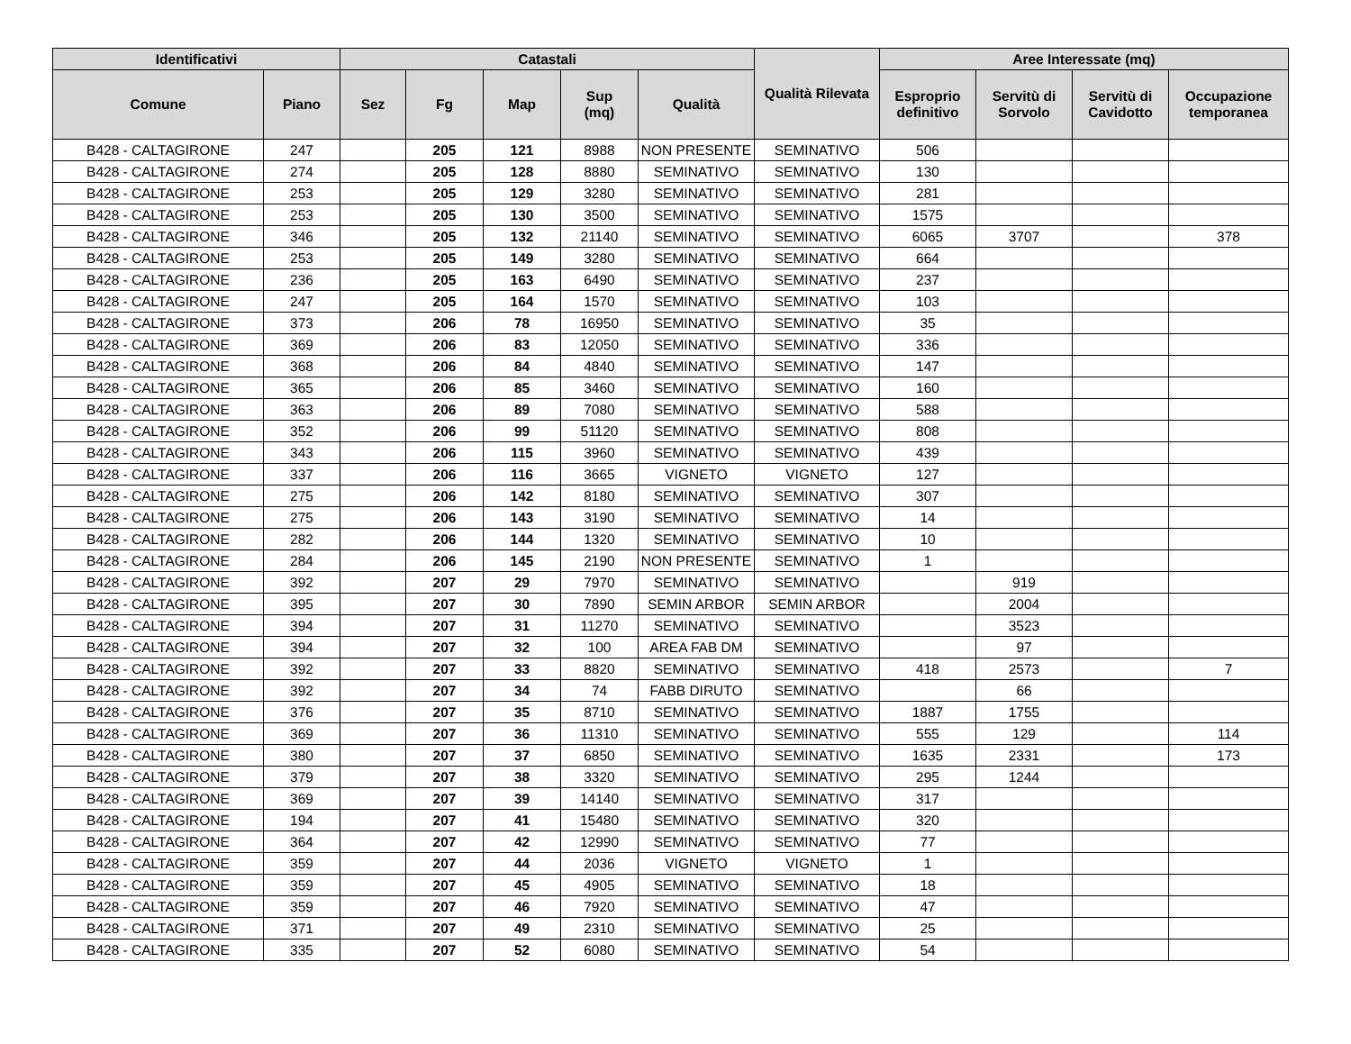| Identificativi | | Catastali | | | | | Qualità Rilevata | Aree Interessate (mq) | | | |
| --- | --- | --- | --- | --- | --- | --- | --- | --- | --- | --- | --- |
| Comune | Piano | Sez | Fg | Map | Sup (mq) | Qualità | | Esproprio definitivo | Servitù di Sorvolo | Servitù di Cavidotto | Occupazione temporanea |
| B428 - CALTAGIRONE | 247 | | 205 | 121 | 8988 | NON PRESENTE | SEMINATIVO | 506 | | | |
| B428 - CALTAGIRONE | 274 | | 205 | 128 | 8880 | SEMINATIVO | SEMINATIVO | 130 | | | |
| B428 - CALTAGIRONE | 253 | | 205 | 129 | 3280 | SEMINATIVO | SEMINATIVO | 281 | | | |
| B428 - CALTAGIRONE | 253 | | 205 | 130 | 3500 | SEMINATIVO | SEMINATIVO | 1575 | | | |
| B428 - CALTAGIRONE | 346 | | 205 | 132 | 21140 | SEMINATIVO | SEMINATIVO | 6065 | 3707 | | 378 |
| B428 - CALTAGIRONE | 253 | | 205 | 149 | 3280 | SEMINATIVO | SEMINATIVO | 664 | | | |
| B428 - CALTAGIRONE | 236 | | 205 | 163 | 6490 | SEMINATIVO | SEMINATIVO | 237 | | | |
| B428 - CALTAGIRONE | 247 | | 205 | 164 | 1570 | SEMINATIVO | SEMINATIVO | 103 | | | |
| B428 - CALTAGIRONE | 373 | | 206 | 78 | 16950 | SEMINATIVO | SEMINATIVO | 35 | | | |
| B428 - CALTAGIRONE | 369 | | 206 | 83 | 12050 | SEMINATIVO | SEMINATIVO | 336 | | | |
| B428 - CALTAGIRONE | 368 | | 206 | 84 | 4840 | SEMINATIVO | SEMINATIVO | 147 | | | |
| B428 - CALTAGIRONE | 365 | | 206 | 85 | 3460 | SEMINATIVO | SEMINATIVO | 160 | | | |
| B428 - CALTAGIRONE | 363 | | 206 | 89 | 7080 | SEMINATIVO | SEMINATIVO | 588 | | | |
| B428 - CALTAGIRONE | 352 | | 206 | 99 | 51120 | SEMINATIVO | SEMINATIVO | 808 | | | |
| B428 - CALTAGIRONE | 343 | | 206 | 115 | 3960 | SEMINATIVO | SEMINATIVO | 439 | | | |
| B428 - CALTAGIRONE | 337 | | 206 | 116 | 3665 | VIGNETO | VIGNETO | 127 | | | |
| B428 - CALTAGIRONE | 275 | | 206 | 142 | 8180 | SEMINATIVO | SEMINATIVO | 307 | | | |
| B428 - CALTAGIRONE | 275 | | 206 | 143 | 3190 | SEMINATIVO | SEMINATIVO | 14 | | | |
| B428 - CALTAGIRONE | 282 | | 206 | 144 | 1320 | SEMINATIVO | SEMINATIVO | 10 | | | |
| B428 - CALTAGIRONE | 284 | | 206 | 145 | 2190 | NON PRESENTE | SEMINATIVO | 1 | | | |
| B428 - CALTAGIRONE | 392 | | 207 | 29 | 7970 | SEMINATIVO | SEMINATIVO | | 919 | | |
| B428 - CALTAGIRONE | 395 | | 207 | 30 | 7890 | SEMIN ARBOR | SEMIN ARBOR | | 2004 | | |
| B428 - CALTAGIRONE | 394 | | 207 | 31 | 11270 | SEMINATIVO | SEMINATIVO | | 3523 | | |
| B428 - CALTAGIRONE | 394 | | 207 | 32 | 100 | AREA FAB DM | SEMINATIVO | | 97 | | |
| B428 - CALTAGIRONE | 392 | | 207 | 33 | 8820 | SEMINATIVO | SEMINATIVO | 418 | 2573 | | 7 |
| B428 - CALTAGIRONE | 392 | | 207 | 34 | 74 | FABB DIRUTO | SEMINATIVO | | 66 | | |
| B428 - CALTAGIRONE | 376 | | 207 | 35 | 8710 | SEMINATIVO | SEMINATIVO | 1887 | 1755 | | |
| B428 - CALTAGIRONE | 369 | | 207 | 36 | 11310 | SEMINATIVO | SEMINATIVO | 555 | 129 | | 114 |
| B428 - CALTAGIRONE | 380 | | 207 | 37 | 6850 | SEMINATIVO | SEMINATIVO | 1635 | 2331 | | 173 |
| B428 - CALTAGIRONE | 379 | | 207 | 38 | 3320 | SEMINATIVO | SEMINATIVO | 295 | 1244 | | |
| B428 - CALTAGIRONE | 369 | | 207 | 39 | 14140 | SEMINATIVO | SEMINATIVO | 317 | | | |
| B428 - CALTAGIRONE | 194 | | 207 | 41 | 15480 | SEMINATIVO | SEMINATIVO | 320 | | | |
| B428 - CALTAGIRONE | 364 | | 207 | 42 | 12990 | SEMINATIVO | SEMINATIVO | 77 | | | |
| B428 - CALTAGIRONE | 359 | | 207 | 44 | 2036 | VIGNETO | VIGNETO | 1 | | | |
| B428 - CALTAGIRONE | 359 | | 207 | 45 | 4905 | SEMINATIVO | SEMINATIVO | 18 | | | |
| B428 - CALTAGIRONE | 359 | | 207 | 46 | 7920 | SEMINATIVO | SEMINATIVO | 47 | | | |
| B428 - CALTAGIRONE | 371 | | 207 | 49 | 2310 | SEMINATIVO | SEMINATIVO | 25 | | | |
| B428 - CALTAGIRONE | 335 | | 207 | 52 | 6080 | SEMINATIVO | SEMINATIVO | 54 | | | |